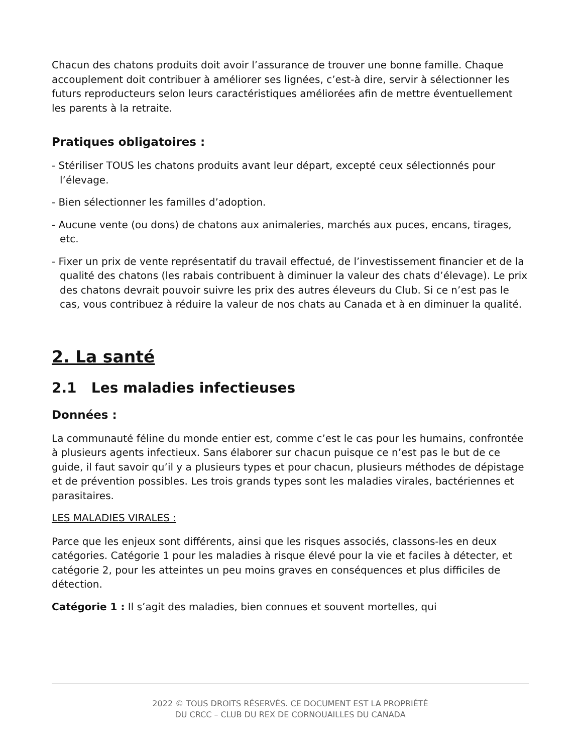Chacun des chatons produits doit avoir l’assurance de trouver une bonne famille. Chaque accouplement doit contribuer à améliorer ses lignées, c’est-à dire, servir à sélectionner les futurs reproducteurs selon leurs caractéristiques améliorées afin de mettre éventuellement les parents à la retraite.
Pratiques obligatoires :
- Stériliser TOUS les chatons produits avant leur départ, excepté ceux sélectionnés pour l’élevage.
- Bien sélectionner les familles d’adoption.
- Aucune vente (ou dons) de chatons aux animaleries, marchés aux puces, encans, tirages, etc.
- Fixer un prix de vente représentatif du travail effectué, de l’investissement financier et de la qualité des chatons (les rabais contribuent à diminuer la valeur des chats d’élevage). Le prix des chatons devrait pouvoir suivre les prix des autres éleveurs du Club. Si ce n’est pas le cas, vous contribuez à réduire la valeur de nos chats au Canada et à en diminuer la qualité.
2. La santé
2.1 Les maladies infectieuses
Données :
La communauté féline du monde entier est, comme c’est le cas pour les humains, confrontée à plusieurs agents infectieux. Sans élaborer sur chacun puisque ce n’est pas le but de ce guide, il faut savoir qu’il y a plusieurs types et pour chacun, plusieurs méthodes de dépistage et de prévention possibles. Les trois grands types sont les maladies virales, bactériennes et parasitaires.
LES MALADIES VIRALES :
Parce que les enjeux sont différents, ainsi que les risques associés, classons-les en deux catégories. Catégorie 1 pour les maladies à risque élevé pour la vie et faciles à détecter, et catégorie 2, pour les atteintes un peu moins graves en conséquences et plus difficiles de détection.
Catégorie 1 : Il s’agit des maladies, bien connues et souvent mortelles, qui
2022 © TOUS DROITS RÉSERVÉS. CE DOCUMENT EST LA PROPRIÉTÉ
DU CRCC – CLUB DU REX DE CORNOUAILLES DU CANADA